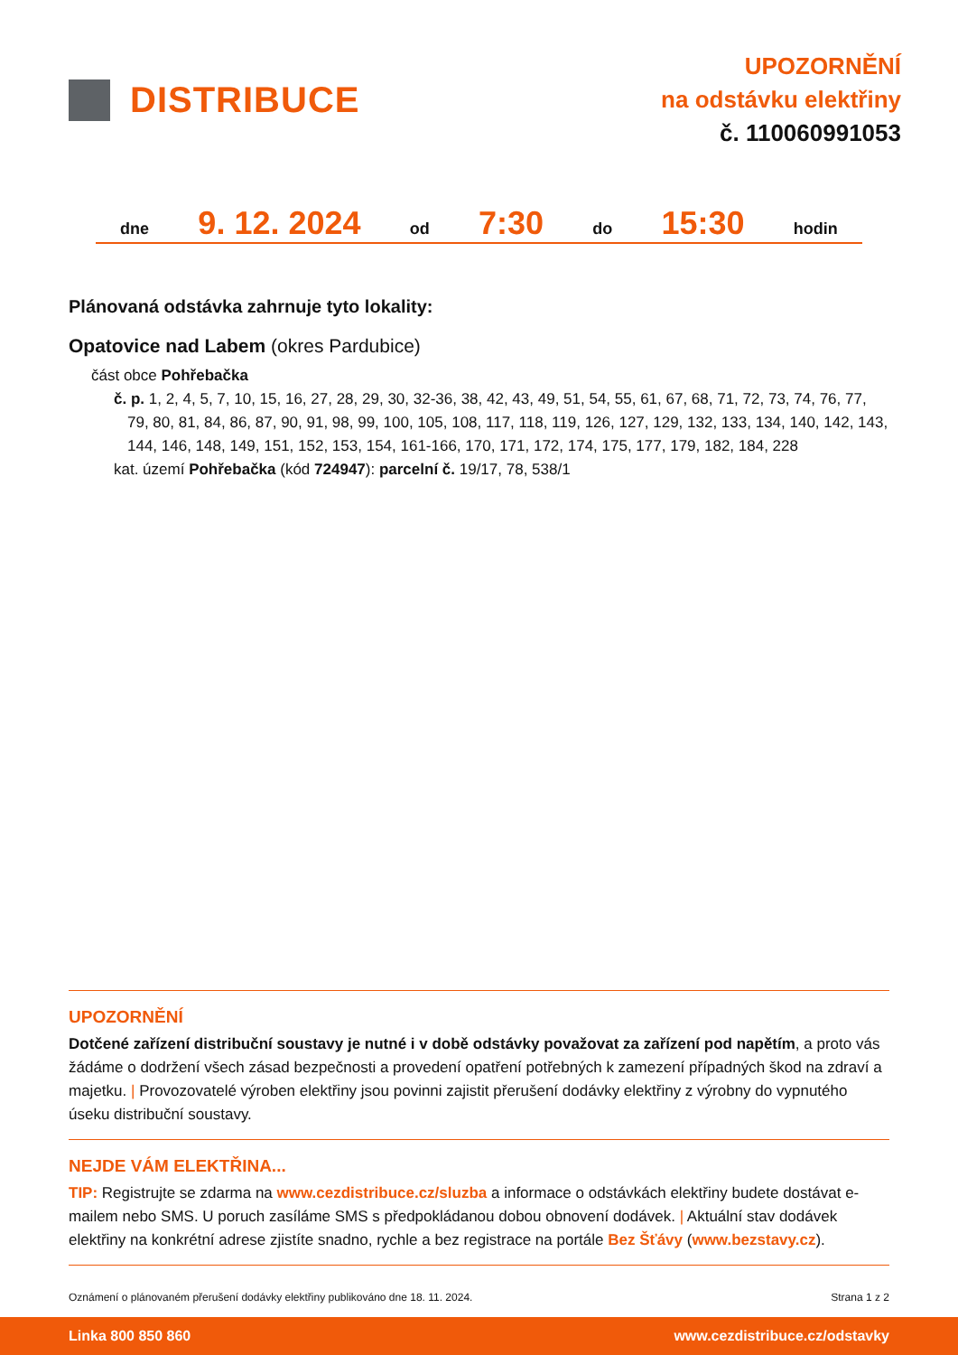DISTRIBUCE
UPOZORNĚNÍ
na odstávku elektřiny
č. 110060991053
dne 9. 12. 2024 od 7:30 do 15:30 hodin
Plánovaná odstávka zahrnuje tyto lokality:
Opatovice nad Labem (okres Pardubice)
část obce Pohřebačka
č. p. 1, 2, 4, 5, 7, 10, 15, 16, 27, 28, 29, 30, 32-36, 38, 42, 43, 49, 51, 54, 55, 61, 67, 68, 71, 72, 73, 74, 76, 77, 79, 80, 81, 84, 86, 87, 90, 91, 98, 99, 100, 105, 108, 117, 118, 119, 126, 127, 129, 132, 133, 134, 140, 142, 143, 144, 146, 148, 149, 151, 152, 153, 154, 161-166, 170, 171, 172, 174, 175, 177, 179, 182, 184, 228
kat. území Pohřebačka (kód 724947): parcelní č. 19/17, 78, 538/1
UPOZORNĚNÍ
Dotčené zařízení distribuční soustavy je nutné i v době odstávky považovat za zařízení pod napětím, a proto vás žádáme o dodržení všech zásad bezpečnosti a provedení opatření potřebných k zamezení případných škod na zdraví a majetku. | Provozovatelé výroben elektřiny jsou povinni zajistit přerušení dodávky elektřiny z výrobny do vypnutého úseku distribuční soustavy.
NEJDE VÁM ELEKTŘINA...
TIP: Registrujte se zdarma na www.cezdistribuce.cz/sluzba a informace o odstávkách elektřiny budete dostávat e-mailem nebo SMS. U poruch zasíláme SMS s předpokládanou dobou obnovení dodávek. | Aktuální stav dodávek elektřiny na konkrétní adrese zjistíte snadno, rychle a bez registrace na portále Bez Šťávy (www.bezstavy.cz).
Oznámení o plánovaném přerušení dodávky elektřiny publikováno dne 18. 11. 2024. Strana 1 z 2
Linka 800 850 860 www.cezdistribuce.cz/odstavky